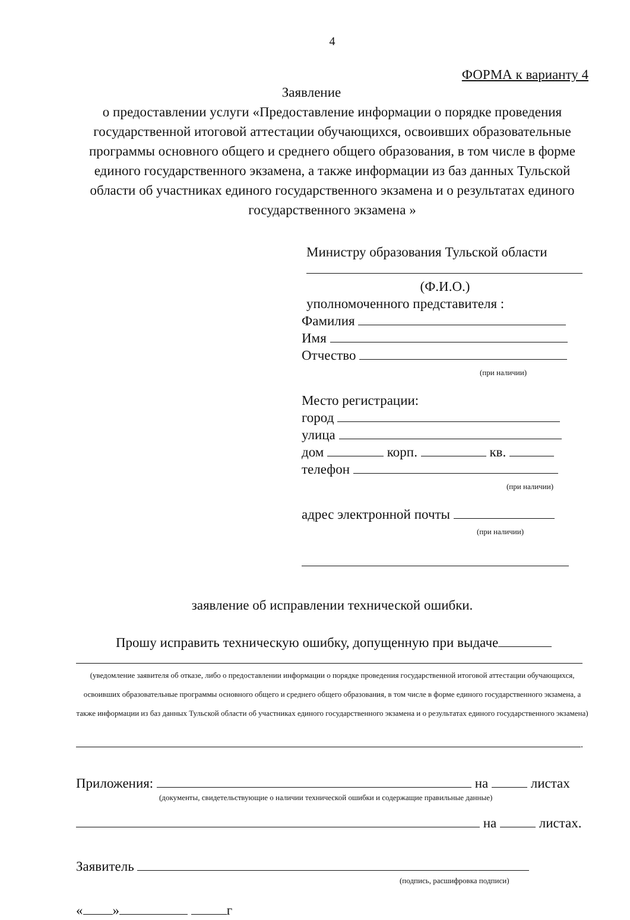4
ФОРМА к варианту 4
Заявление
о предоставлении услуги «Предоставление информации о порядке проведения государственной итоговой аттестации обучающихся, освоивших образовательные программы основного общего и среднего общего образования, в том числе в форме единого государственного экзамена, а также информации из баз данных Тульской области об участниках единого государственного экзамена и о результатах единого государственного экзамена »
Министру образования Тульской области
(Ф.И.О.)
уполномоченного представителя :
Фамилия
Имя
Отчество
(при наличии)
Место регистрации:
город
улица
дом корп. кв.
телефон
(при наличии)
адрес электронной почты
(при наличии)
заявление об исправлении технической ошибки.
Прошу исправить техническую ошибку, допущенную при выдаче
(уведомление заявителя об отказе, либо о предоставлении информации о порядке проведения государственной итоговой аттестации обучающихся, освоивших образовательные программы основного общего и среднего общего образования, в том числе в форме единого государственного экзамена, а также информации из баз данных Тульской области об участниках единого государственного экзамена и о результатах единого государственного экзамена)
.
Приложения: на листах
(документы, свидетельствующие о наличии технической ошибки и содержащие правильные данные)
на листах.
Заявитель
(подпись, расшифровка подписи)
« » г